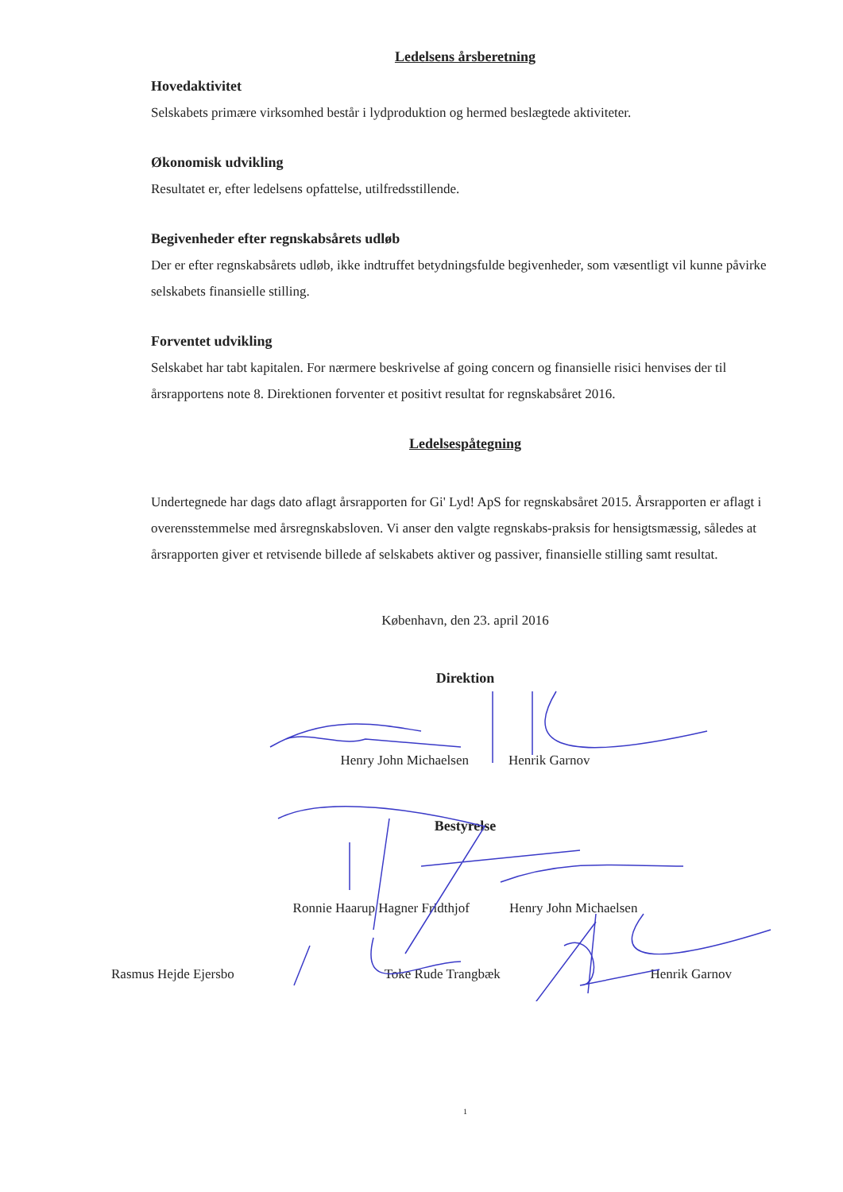Ledelsens årsberetning
Hovedaktivitet
Selskabets primære virksomhed består i lydproduktion og hermed beslægtede aktiviteter.
Økonomisk udvikling
Resultatet er, efter ledelsens opfattelse, utilfredsstillende.
Begivenheder efter regnskabsårets udløb
Der er efter regnskabsårets udløb, ikke indtruffet betydningsfulde begivenheder, som væsentligt vil kunne påvirke selskabets finansielle stilling.
Forventet udvikling
Selskabet har tabt kapitalen. For nærmere beskrivelse af going concern og finansielle risici henvises der til årsrapportens note 8. Direktionen forventer et positivt resultat for regnskabsåret 2016.
Ledelsespåtegning
Undertegnede har dags dato aflagt årsrapporten for Gi' Lyd! ApS for regnskabsåret 2015. Årsrapporten er aflagt i overensstemmelse med årsregnskabsloven. Vi anser den valgte regnskabs-praksis for hensigtsmæssig, således at årsrapporten giver et retvisende billede af selskabets aktiver og passiver, finansielle stilling samt resultat.
København, den 23. april 2016
Direktion
Henry John Michaelsen Henrik Garnov
Bestyrelse
Ronnie Haarup Hagner Fridthjof Henry John Michaelsen
Rasmus Hejde Ejersbo Toke Rude Trangbæk Henrik Garnov
1